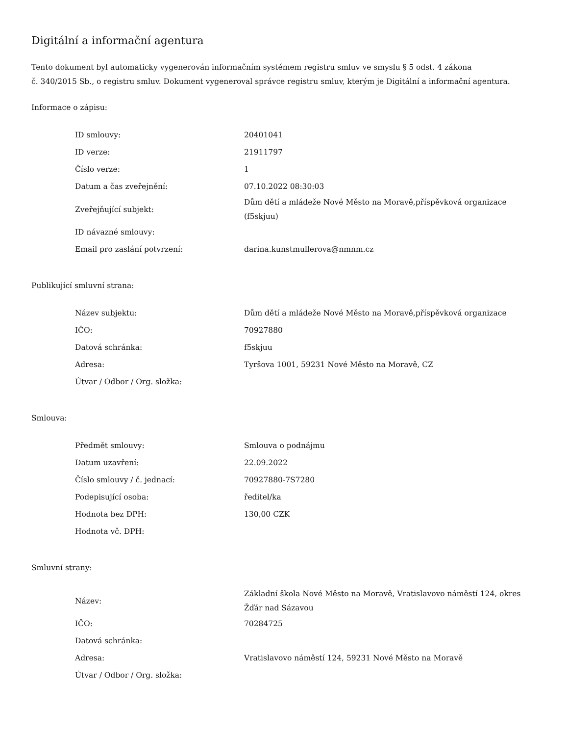Digitální a informační agentura
Tento dokument byl automaticky vygenerován informačním systémem registru smluv ve smyslu § 5 odst. 4 zákona
č. 340/2015 Sb., o registru smluv. Dokument vygeneroval správce registru smluv, kterým je Digitální a informační agentura.
Informace o zápisu:
| ID smlouvy: | 20401041 |
| ID verze: | 21911797 |
| Číslo verze: | 1 |
| Datum a čas zveřejnění: | 07.10.2022 08:30:03 |
| Zveřejňující subjekt: | Dům dětí a mládeže Nové Město na Moravě,příspěvková organizace (f5skjuu) |
| ID návazné smlouvy: | |
| Email pro zaslání potvrzení: | darina.kunstmullerova@nmnm.cz |
Publikující smluvní strana:
| Název subjektu: | Dům dětí a mládeže Nové Město na Moravě,příspěvková organizace |
| IČO: | 70927880 |
| Datová schránka: | f5skjuu |
| Adresa: | Tyršova 1001, 59231 Nové Město na Moravě, CZ |
| Útvar / Odbor / Org. složka: | |
Smlouva:
| Předmět smlouvy: | Smlouva o podnájmu |
| Datum uzavření: | 22.09.2022 |
| Číslo smlouvy / č. jednací: | 70927880-7S7280 |
| Podepisující osoba: | ředitel/ka |
| Hodnota bez DPH: | 130,00 CZK |
| Hodnota vč. DPH: | |
Smluvní strany:
| Název: | Základní škola Nové Město na Moravě, Vratislavovo náměstí 124, okres Žďár nad Sázavou |
| IČO: | 70284725 |
| Datová schránka: | |
| Adresa: | Vratislavovo náměstí 124, 59231 Nové Město na Moravě |
| Útvar / Odbor / Org. složka: | |